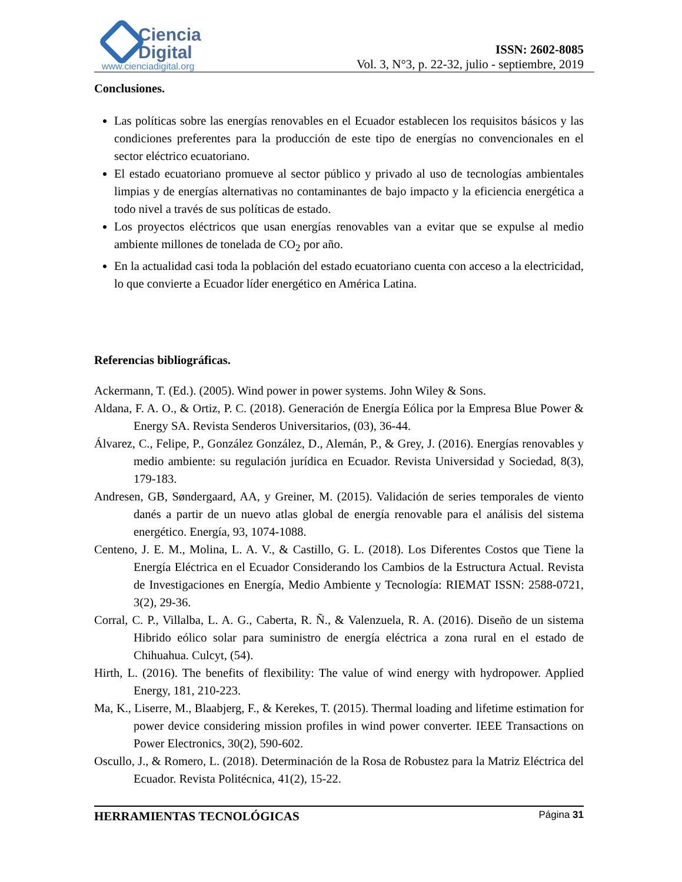Ciencia
Digital
www.cienciadigital.org
ISSN: 2602-8085
Vol. 3, N°3, p. 22-32, julio - septiembre, 2019
Conclusiones.
Las políticas sobre las energías renovables en el Ecuador establecen los requisitos básicos y las condiciones preferentes para la producción de este tipo de energías no convencionales en el sector eléctrico ecuatoriano.
El estado ecuatoriano promueve al sector público y privado al uso de tecnologías ambientales limpias y de energías alternativas no contaminantes de bajo impacto y la eficiencia energética a todo nivel a través de sus políticas de estado.
Los proyectos eléctricos que usan energías renovables van a evitar que se expulse al medio ambiente millones de tonelada de CO<sub>2</sub> por año.
En la actualidad casi toda la población del estado ecuatoriano cuenta con acceso a la electricidad, lo que convierte a Ecuador líder energético en América Latina.
Referencias bibliográficas.
Ackermann, T. (Ed.). (2005). Wind power in power systems. John Wiley & Sons.
Aldana, F. A. O., & Ortiz, P. C. (2018). Generación de Energía Eólica por la Empresa Blue Power & Energy SA. Revista Senderos Universitarios, (03), 36-44.
Álvarez, C., Felipe, P., González González, D., Alemán, P., & Grey, J. (2016). Energías renovables y medio ambiente: su regulación jurídica en Ecuador. Revista Universidad y Sociedad, 8(3), 179-183.
Andresen, GB, Søndergaard, AA, y Greiner, M. (2015). Validación de series temporales de viento danés a partir de un nuevo atlas global de energía renovable para el análisis del sistema energético. Energía, 93, 1074-1088.
Centeno, J. E. M., Molina, L. A. V., & Castillo, G. L. (2018). Los Diferentes Costos que Tiene la Energía Eléctrica en el Ecuador Considerando los Cambios de la Estructura Actual. Revista de Investigaciones en Energía, Medio Ambiente y Tecnología: RIEMAT ISSN: 2588-0721, 3(2), 29-36.
Corral, C. P., Villalba, L. A. G., Caberta, R. Ñ., & Valenzuela, R. A. (2016). Diseño de un sistema Hibrido eólico solar para suministro de energía eléctrica a zona rural en el estado de Chihuahua. Culcyt, (54).
Hirth, L. (2016). The benefits of flexibility: The value of wind energy with hydropower. Applied Energy, 181, 210-223.
Ma, K., Liserre, M., Blaabjerg, F., & Kerekes, T. (2015). Thermal loading and lifetime estimation for power device considering mission profiles in wind power converter. IEEE Transactions on Power Electronics, 30(2), 590-602.
Oscullo, J., & Romero, L. (2018). Determinación de la Rosa de Robustez para la Matriz Eléctrica del Ecuador. Revista Politécnica, 41(2), 15-22.
HERRAMIENTAS TECNOLÓGICAS Página 31